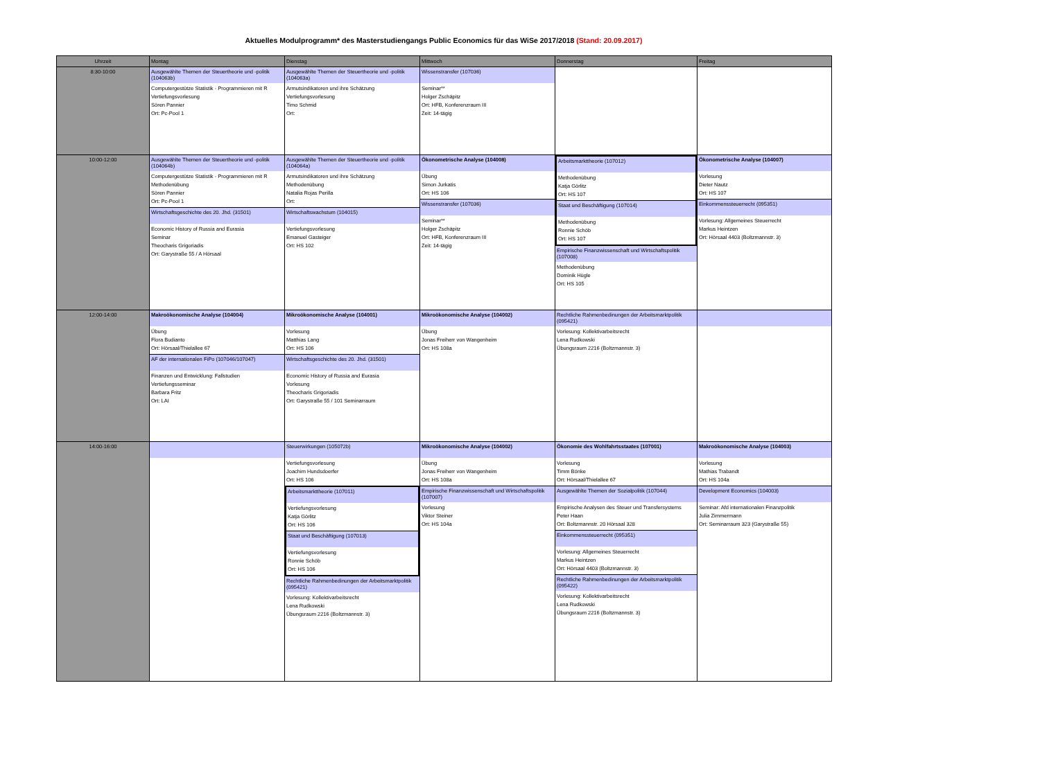Aktuelles Modulprogramm* des Masterstudiengangs Public Economics für das WiSe 2017/2018 (Stand: 20.09.2017)
| Uhrzeit | Montag | Dienstag | Mittwoch | Donnerstag | Freitag |
| --- | --- | --- | --- | --- | --- |
| 8:30-10:00 | Ausgewählte Themen der Steuertheorie und -politik (104063b) Computergestütze Statistik - Programmieren mit R Vertiefungsvorlesung Sören Pannier Ort: Pc-Pool 1 | Ausgewählte Themen der Steuertheorie und -politik (104063a) Armutsindikatoren und ihre Schätzung Vertiefungsvorlesung Timo Schmid Ort: | Wissenstransfer (107036) Seminar** Holger Zschäpitz Ort: HFB, Konferenzraum III Zeit: 14-tägig | | |
| 10:00-12:00 | Ausgewählte Themen der Steuertheorie und -politik (104064b) Computergestütze Statistik - Programmieren mit R Methodenübung Sören Pannier Ort: Pc-Pool 1 Wirtschaftsgeschichte des 20. Jhd. (31501) Economic History of Russia and Eurasia Seminar Theocharis Grigoriadis Ort: Garystraße 55 / A Hörsaal | Ausgewählte Themen der Steuertheorie und -politik (104064a) Armutsindikatoren und ihre Schätzung Methodenübung Natalia Rojas Perilla Ort: Wirtschaftswachstum (104015) Vertiefungsvorlesung Emanuel Gasteiger Ort: HS 102 | Ökonometrische Analyse (104008) Übung Simon Jurkatis Ort: HS 106 Wissenstransfer (107036) Seminar** Holger Zschäpitz Ort: HFB, Konferenzraum III Zeit: 14-tägig | Arbeitsmarkttheorie (107012) Methodenübung Katja Görlitz Ort: HS 107 Staat und Beschäftigung (107014) Methodenübung Ronnie Schöb Ort: HS 107 Empirische Finanzwissenschaft und Wirtschaftspolitik (107008) Methodenübung Dominik Hügle Ort: HS 105 | Ökonometrische Analyse (104007) Vorlesung Dieter Nautz Ort: HS 107 Einkommenssteuerrecht (095351) Vorlesung: Allgemeines Steuerrecht Markus Heintzen Ort: Hörsaal 4403 (Boltzmannstr. 3) |
| 12:00-14:00 | Makroökonomische Analyse (104004) Übung Flora Budianto Ort: Hörsaal/Thielallee 67 AF der internationalen FiPo (107046/107047) Finanzen und Entwicklung: Fallstudien Vertiefungsseminar Barbara Fritz Ort: LAI | Mikroökonomische Analyse (104001) Vorlesung Matthias Lang Ort: HS 106 Wirtschaftsgeschichte des 20. Jhd. (31501) Economic History of Russia and Eurasia Vorlesung Theocharis Grigoriadis Ort: Garystraße 55 / 101 Seminarraum | Mikroökonomische Analyse (104002) Übung Jonas Freiherr von Wangenheim Ort: HS 108a | Rechtliche Rahmenbedinungen der Arbeitsmarktpolitik (095421) Vorlesung: Kollektivarbeitsrecht Lena Rudkowski Übungsraum 2216 (Boltzmannstr. 3) | |
| 14:00-16:00 | | Steuerwirkungen (105072b) Vertiefungsvorlesung Joachim Hundsdoerfer Ort: HS 106 Arbeitsmarkttheorie (107011) Vertiefungsvorlesung Katja Görlitz Ort: HS 106 Staat und Beschäftigung (107013) Vertiefungsvorlesung Ronnie Schöb Ort: HS 106 Rechtliche Rahmenbedinungen der Arbeitsmarktpolitik (095421) Vorlesung: Kollektivarbeitsrecht Lena Rudkowski Übungsraum 2216 (Boltzmannstr. 3) | Mikroökonomische Analyse (104002) Übung Jonas Freiherr von Wangenheim Ort: HS 108a Empirische Finanzwissenschaft und Wirtschaftspolitik (107007) Vorlesung Viktor Steiner Ort: HS 104a | Ökonomie des Wohlfahrtsstaates (107001) Vorlesung Timm Bönke Ort: Hörsaal/Thielallee 67 Ausgewählte Themen der Sozialpolitik (107044) Empirische Analysen des Steuer und Transfersystems Peter Haan Ort: Boltzmannstr. 20 Hörsaal 328 Einkommenssteuerrecht (095351) Vorlesung: Allgemeines Steuerrecht Markus Heintzen Ort: Hörsaal 4403 (Boltzmannstr. 3) Rechtliche Rahmenbedinungen der Arbeitsmarktpolitik (095422) Vorlesung: Kollektivarbeitsrecht Lena Rudkowski Übungsraum 2216 (Boltzmannstr. 3) | Makroökonomische Analyse (104003) Vorlesung Mathias Trabandt Ort: HS 104a Development Economics (104003) Seminar: Afd internationalen Finanzpolitik Julia Zimmermann Ort: Seminarraum 323 (Garystraße 55) |